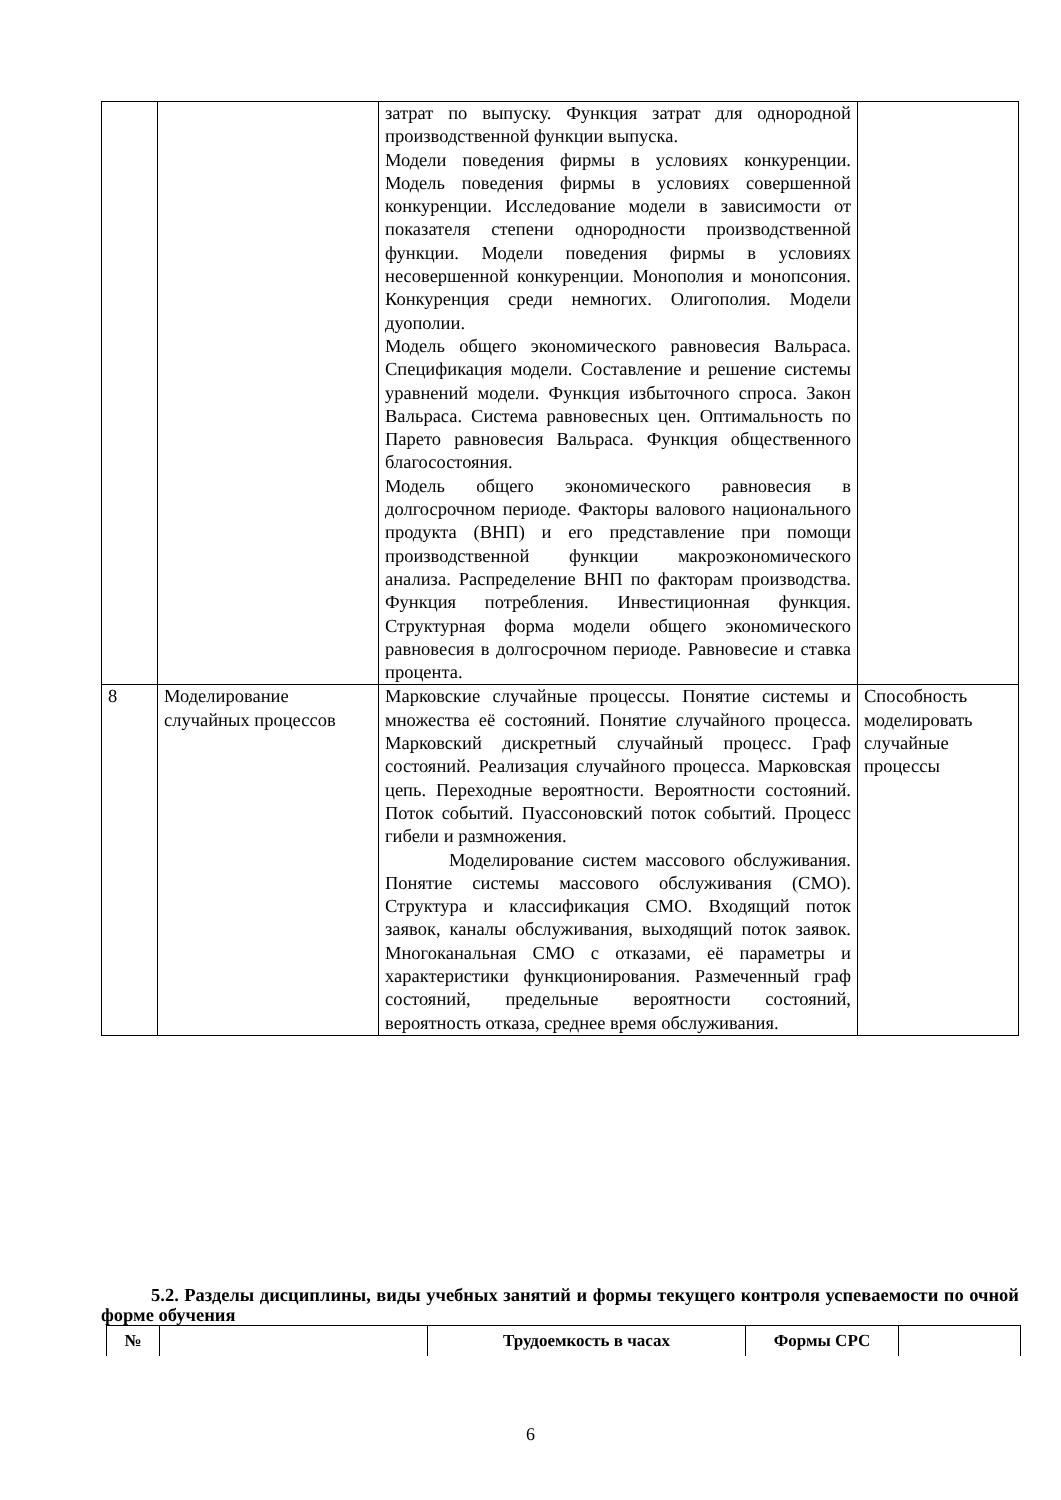| | | затрат по выпуску. Функция затрат для однородной производственной функции выпуска. Модели поведения фирмы в условиях конкуренции. Модель поведения фирмы в условиях совершенной конкуренции. Исследование модели в зависимости от показателя степени однородности производственной функции. Модели поведения фирмы в условиях несовершенной конкуренции. Монополия и монопсония. Конкуренция среди немногих. Олигополия. Модели дуополии. Модель общего экономического равновесия Вальраса. Спецификация модели. Составление и решение системы уравнений модели. Функция избыточного спроса. Закон Вальраса. Система равновесных цен. Оптимальность по Парето равновесия Вальраса. Функция общественного благосостояния. Модель общего экономического равновесия в долгосрочном периоде. Факторы валового национального продукта (ВНП) и его представление при помощи производственной функции макроэкономического анализа. Распределение ВНП по факторам производства. Функция потребления. Инвестиционная функция. Структурная форма модели общего экономического равновесия в долгосрочном периоде. Равновесие и ставка процента. | |
| 8 | Моделирование случайных процессов | Марковские случайные процессы. Понятие системы и множества её состояний. Понятие случайного процесса. Марковский дискретный случайный процесс. Граф состояний. Реализация случайного процесса. Марковская цепь. Переходные вероятности. Вероятности состояний. Поток событий. Пуассоновский поток событий. Процесс гибели и размножения. Моделирование систем массового обслуживания. Понятие системы массового обслуживания (СМО). Структура и классификация СМО. Входящий поток заявок, каналы обслуживания, выходящий поток заявок. Многоканальная СМО с отказами, её параметры и характеристики функционирования. Размеченный граф состояний, предельные вероятности состояний, вероятность отказа, среднее время обслуживания. | Способность моделировать случайные процессы |
5.2. Разделы дисциплины, виды учебных занятий и формы текущего контроля успеваемости по очной форме обучения
| № | | Трудоемкость в часах | Формы СРС | |
| --- | --- | --- | --- | --- |
6